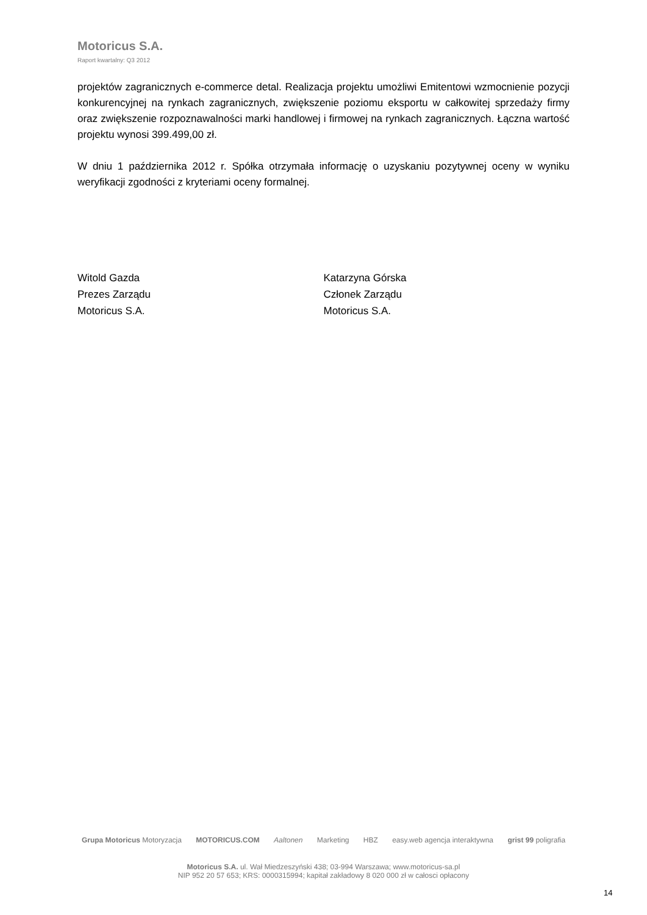Motoricus S.A.
Raport kwartalny: Q3 2012
projektów zagranicznych e-commerce detal. Realizacja projektu umożliwi Emitentowi wzmocnienie pozycji konkurencyjnej na rynkach zagranicznych, zwiększenie poziomu eksportu w całkowitej sprzedaży firmy oraz zwiększenie rozpoznawalności marki handlowej i firmowej na rynkach zagranicznych. Łączna wartość projektu wynosi 399.499,00 zł.
W dniu 1 października 2012 r. Spółka otrzymała informację o uzyskaniu pozytywnej oceny w wyniku weryfikacji zgodności z kryteriami oceny formalnej.
Witold Gazda
Prezes Zarządu
Motoricus S.A.
Katarzyna Górska
Członek Zarządu
Motoricus S.A.
Grupa Motoricus Motoryzacja MOTORICUS.COM Aaltonen Marketing HBZ easy.web agencja interaktywna grist 99 poligrafia
Motoricus S.A. ul. Wał Miedzeszyński 438; 03-994 Warszawa; www.motoricus-sa.pl
NIP 952 20 57 653; KRS: 0000315994; kapitał zakładowy 8 020 000 zł w całosci opłacony
14